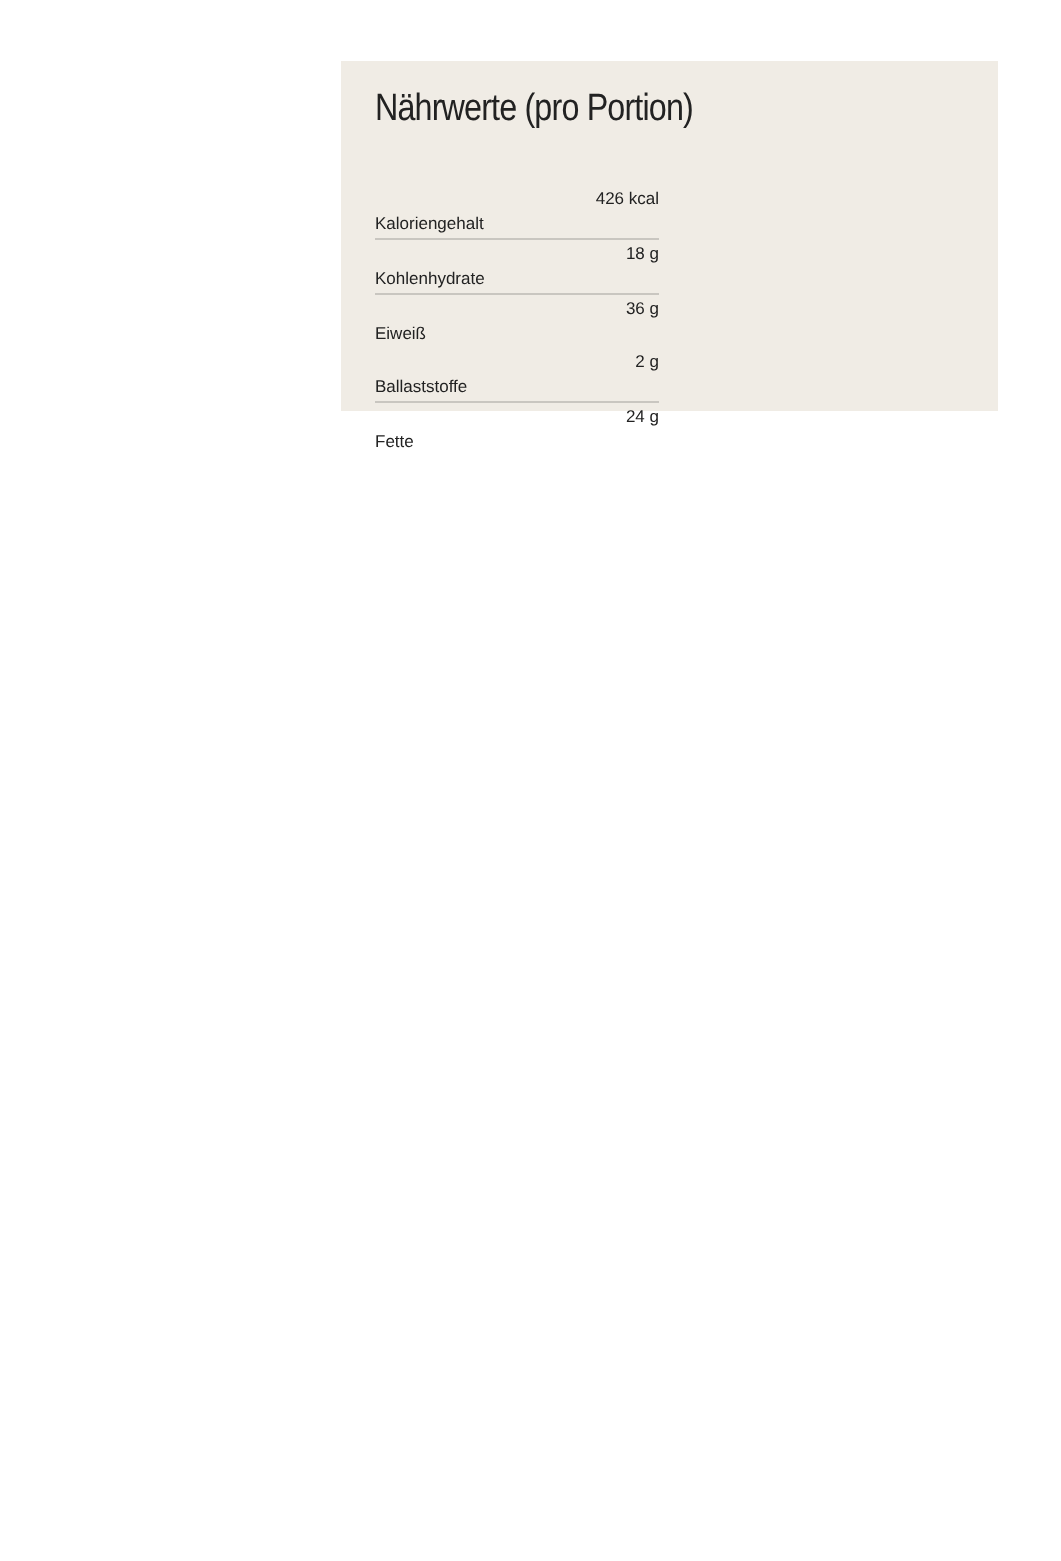Nährwerte (pro Portion)
| Kaloriengehalt | 426 kcal |
| Kohlenhydrate | 18 g |
| Eiweiß | 36 g |
| Ballaststoffe | 2 g |
| Fette | 24 g |